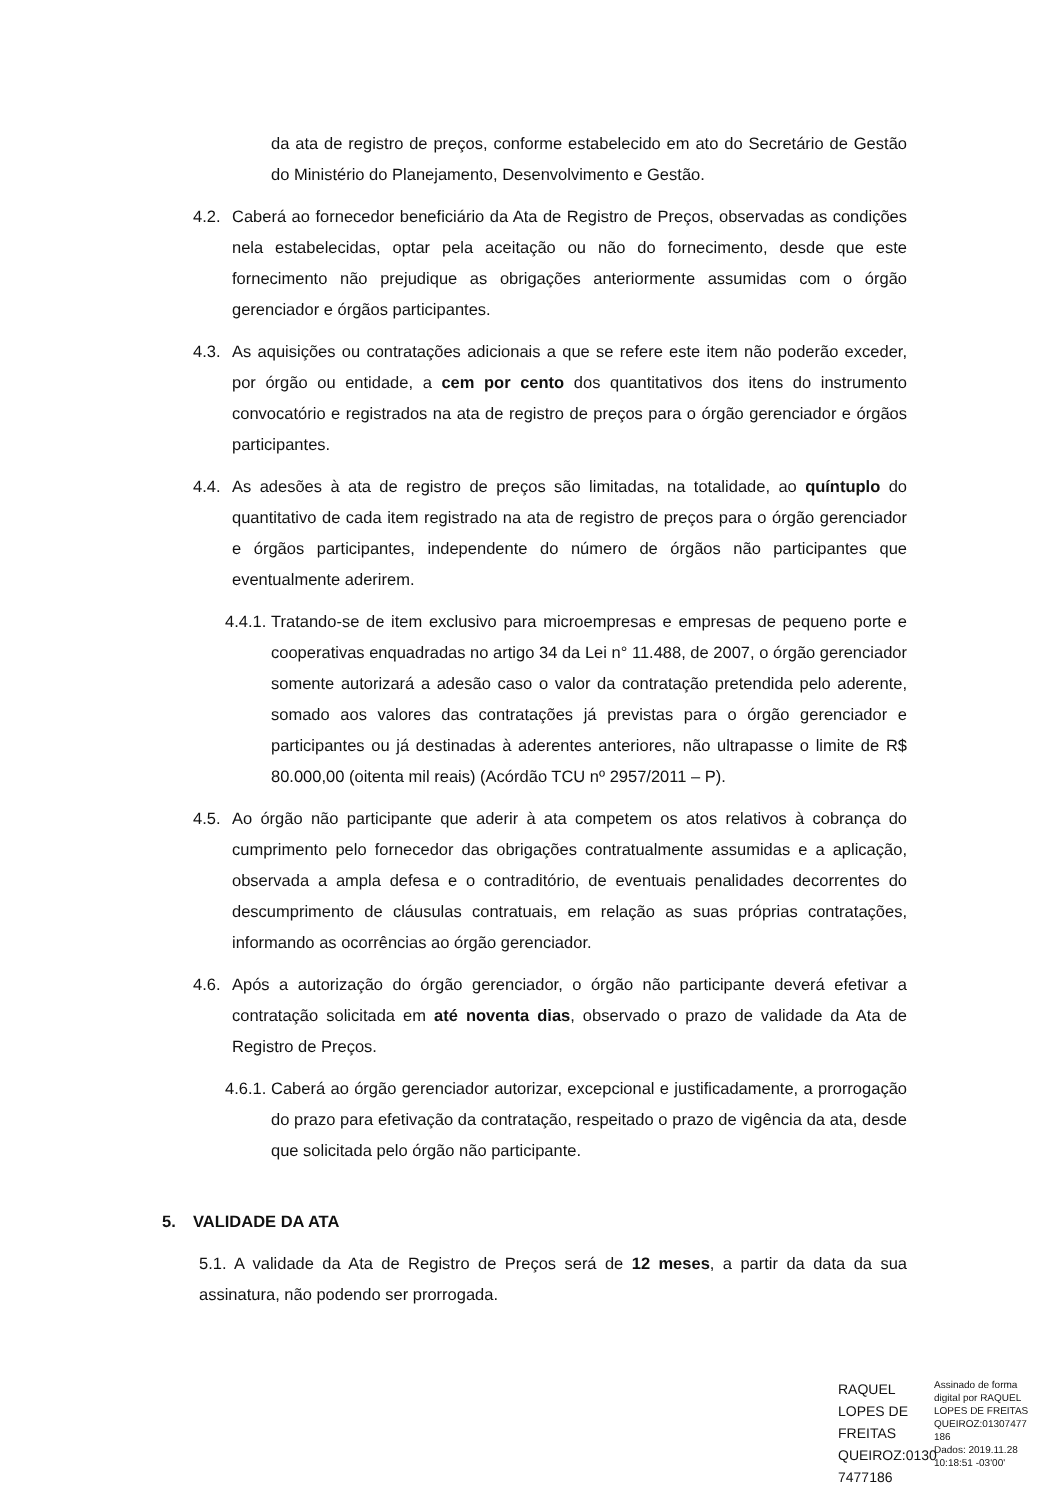da ata de registro de preços, conforme estabelecido em ato do Secretário de Gestão do Ministério do Planejamento, Desenvolvimento e Gestão.
4.2.
Caberá ao fornecedor beneficiário da Ata de Registro de Preços, observadas as condições nela estabelecidas, optar pela aceitação ou não do fornecimento, desde que este fornecimento não prejudique as obrigações anteriormente assumidas com o órgão gerenciador e órgãos participantes.
4.3.
As aquisições ou contratações adicionais a que se refere este item não poderão exceder, por órgão ou entidade, a cem por cento dos quantitativos dos itens do instrumento convocatório e registrados na ata de registro de preços para o órgão gerenciador e órgãos participantes.
4.4.
As adesões à ata de registro de preços são limitadas, na totalidade, ao quíntuplo do quantitativo de cada item registrado na ata de registro de preços para o órgão gerenciador e órgãos participantes, independente do número de órgãos não participantes que eventualmente aderirem.
4.4.1.
Tratando-se de item exclusivo para microempresas e empresas de pequeno porte e cooperativas enquadradas no artigo 34 da Lei n° 11.488, de 2007, o órgão gerenciador somente autorizará a adesão caso o valor da contratação pretendida pelo aderente, somado aos valores das contratações já previstas para o órgão gerenciador e participantes ou já destinadas à aderentes anteriores, não ultrapasse o limite de R$ 80.000,00 (oitenta mil reais) (Acórdão TCU nº 2957/2011 – P).
4.5.
Ao órgão não participante que aderir à ata competem os atos relativos à cobrança do cumprimento pelo fornecedor das obrigações contratualmente assumidas e a aplicação, observada a ampla defesa e o contraditório, de eventuais penalidades decorrentes do descumprimento de cláusulas contratuais, em relação as suas próprias contratações, informando as ocorrências ao órgão gerenciador.
4.6.
Após a autorização do órgão gerenciador, o órgão não participante deverá efetivar a contratação solicitada em até noventa dias, observado o prazo de validade da Ata de Registro de Preços.
4.6.1.
Caberá ao órgão gerenciador autorizar, excepcional e justificadamente, a prorrogação do prazo para efetivação da contratação, respeitado o prazo de vigência da ata, desde que solicitada pelo órgão não participante.
5. VALIDADE DA ATA
5.1. A validade da Ata de Registro de Preços será de 12 meses, a partir da data da sua assinatura, não podendo ser prorrogada.
RAQUEL LOPES DE FREITAS QUEIROZ:0130 7477186
Assinado de forma digital por RAQUEL LOPES DE FREITAS QUEIROZ:01307477 186
Dados: 2019.11.28 10:18:51 -03'00'